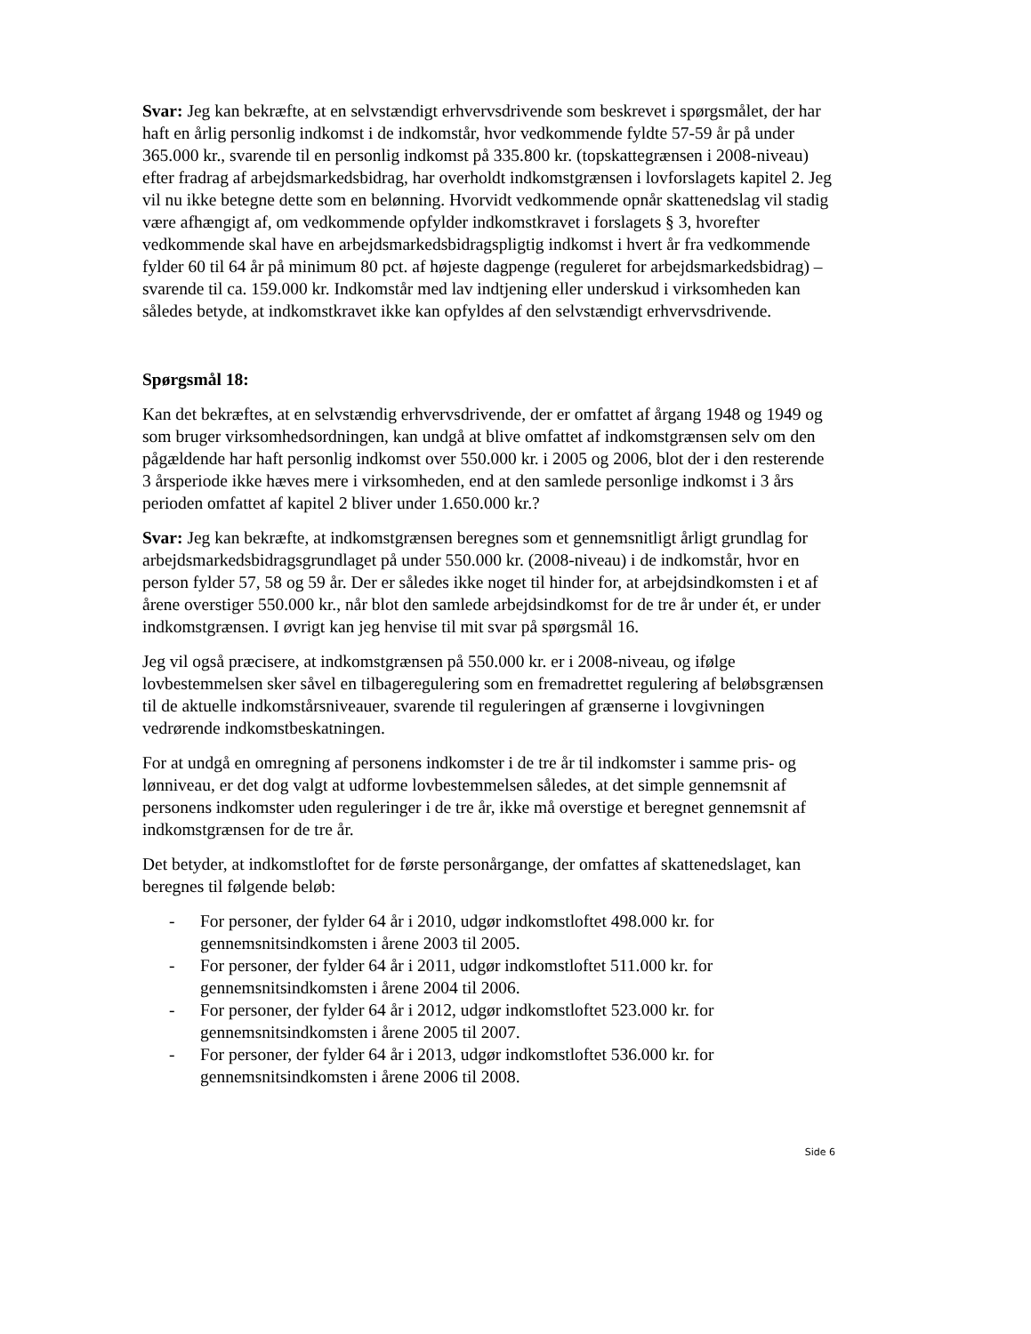Svar: Jeg kan bekræfte, at en selvstændigt erhvervsdrivende som beskrevet i spørgsmålet, der har haft en årlig personlig indkomst i de indkomstår, hvor vedkommende fyldte 57-59 år på under 365.000 kr., svarende til en personlig indkomst på 335.800 kr. (topskattegrænsen i 2008-niveau) efter fradrag af arbejdsmarkedsbidrag, har overholdt indkomstgrænsen i lovforslagets kapitel 2. Jeg vil nu ikke betegne dette som en belønning. Hvorvidt vedkommende opnår skattenedslag vil stadig være afhængigt af, om vedkommende opfylder indkomstkravet i forslagets § 3, hvorefter vedkommende skal have en arbejdsmarkedsbidragspligtig indkomst i hvert år fra vedkommende fylder 60 til 64 år på minimum 80 pct. af højeste dagpenge (reguleret for arbejdsmarkedsbidrag) – svarende til ca. 159.000 kr. Indkomstår med lav indtjening eller underskud i virksomheden kan således betyde, at indkomstkravet ikke kan opfyldes af den selvstændigt erhvervsdrivende.
Spørgsmål 18:
Kan det bekræftes, at en selvstændig erhvervsdrivende, der er omfattet af årgang 1948 og 1949 og som bruger virksomhedsordningen, kan undgå at blive omfattet af indkomstgrænsen selv om den pågældende har haft personlig indkomst over 550.000 kr. i 2005 og 2006, blot der i den resterende 3 årsperiode ikke hæves mere i virksomheden, end at den samlede personlige indkomst i 3 års perioden omfattet af kapitel 2 bliver under 1.650.000 kr.?
Svar: Jeg kan bekræfte, at indkomstgrænsen beregnes som et gennemsnitligt årligt grundlag for arbejdsmarkedsbidragsgrundlaget på under 550.000 kr. (2008-niveau) i de indkomstår, hvor en person fylder 57, 58 og 59 år. Der er således ikke noget til hinder for, at arbejdsindkomsten i et af årene overstiger 550.000 kr., når blot den samlede arbejdsindkomst for de tre år under ét, er under indkomstgrænsen. I øvrigt kan jeg henvise til mit svar på spørgsmål 16.
Jeg vil også præcisere, at indkomstgrænsen på 550.000 kr. er i 2008-niveau, og ifølge lovbestemmelsen sker såvel en tilbageregulering som en fremadrettet regulering af beløbsgrænsen til de aktuelle indkomstårsniveauer, svarende til reguleringen af grænserne i lovgivningen vedrørende indkomstbeskatningen.
For at undgå en omregning af personens indkomster i de tre år til indkomster i samme pris- og lønniveau, er det dog valgt at udforme lovbestemmelsen således, at det simple gennemsnit af personens indkomster uden reguleringer i de tre år, ikke må overstige et beregnet gennemsnit af indkomstgrænsen for de tre år.
Det betyder, at indkomstloftet for de første personårgange, der omfattes af skattenedslaget, kan beregnes til følgende beløb:
- For personer, der fylder 64 år i 2010, udgør indkomstloftet 498.000 kr. for gennemsnitsindkomsten i årene 2003 til 2005.
- For personer, der fylder 64 år i 2011, udgør indkomstloftet 511.000 kr. for gennemsnitsindkomsten i årene 2004 til 2006.
- For personer, der fylder 64 år i 2012, udgør indkomstloftet 523.000 kr. for gennemsnitsindkomsten i årene 2005 til 2007.
- For personer, der fylder 64 år i 2013, udgør indkomstloftet 536.000 kr. for gennemsnitsindkomsten i årene 2006 til 2008.
Side 6